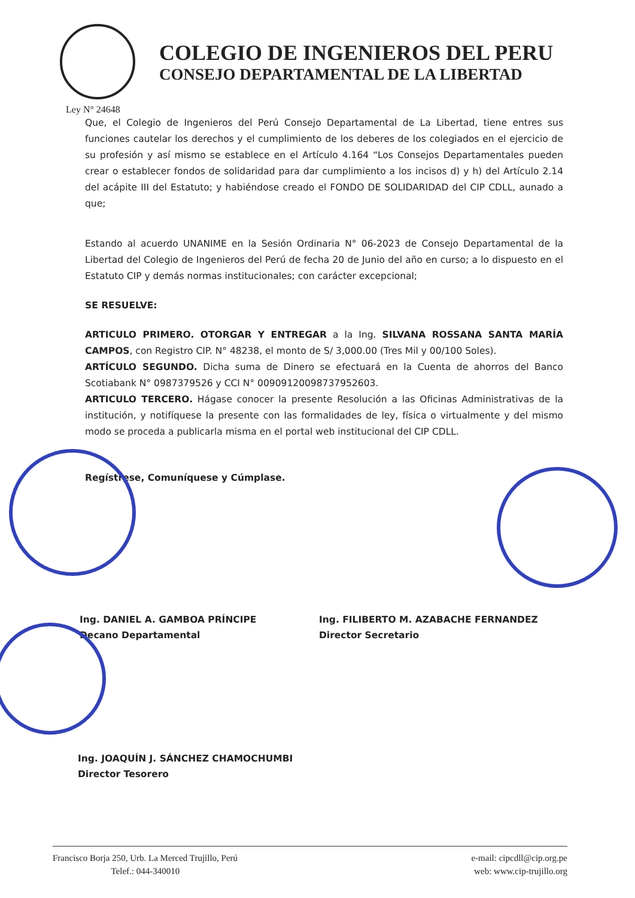COLEGIO DE INGENIEROS DEL PERU
CONSEJO DEPARTAMENTAL DE LA LIBERTAD
Ley N° 24648
Que, el Colegio de Ingenieros del Perú Consejo Departamental de La Libertad, tiene entres sus funciones cautelar los derechos y el cumplimiento de los deberes de los colegiados en el ejercicio de su profesión y así mismo se establece en el Artículo 4.164 “Los Consejos Departamentales pueden crear o establecer fondos de solidaridad para dar cumplimiento a los incisos d) y h) del Artículo 2.14 del acápite III del Estatuto; y habiéndose creado el FONDO DE SOLIDARIDAD del CIP CDLL, aunado a que;
Estando al acuerdo UNANIME en la Sesión Ordinaria N° 06-2023 de Consejo Departamental de la Libertad del Colegio de Ingenieros del Perú de fecha 20 de Junio del año en curso; a lo dispuesto en el Estatuto CIP y demás normas institucionales; con carácter excepcional;
SE RESUELVE:
ARTICULO PRIMERO. OTORGAR Y ENTREGAR a la Ing. SILVANA ROSSANA SANTA MARÍA CAMPOS, con Registro CIP. N° 48238, el monto de S/ 3,000.00 (Tres Mil y 00/100 Soles).
ARTÍCULO SEGUNDO. Dicha suma de Dinero se efectuará en la Cuenta de ahorros del Banco Scotiabank N° 0987379526 y CCI N° 00909120098737952603.
ARTICULO TERCERO. Hágase conocer la presente Resolución a las Oficinas Administrativas de la institución, y notifíquese la presente con las formalidades de ley, física o virtualmente y del mismo modo se proceda a publicarla misma en el portal web institucional del CIP CDLL.
Regístrese, Comuníquese y Cúmplase.
Ing. DANIEL A. GAMBOA PRÍNCIPE
Decano Departamental
Ing. FILIBERTO M. AZABACHE FERNANDEZ
Director Secretario
Ing. JOAQUÍN J. SÁNCHEZ CHAMOCHUMBI
Director Tesorero
Francisco Borja 250, Urb. La Merced Trujillo, Perú
Telef.: 044-340010
e-mail: cipcdll@cip.org.pe
web: www.cip-trujillo.org